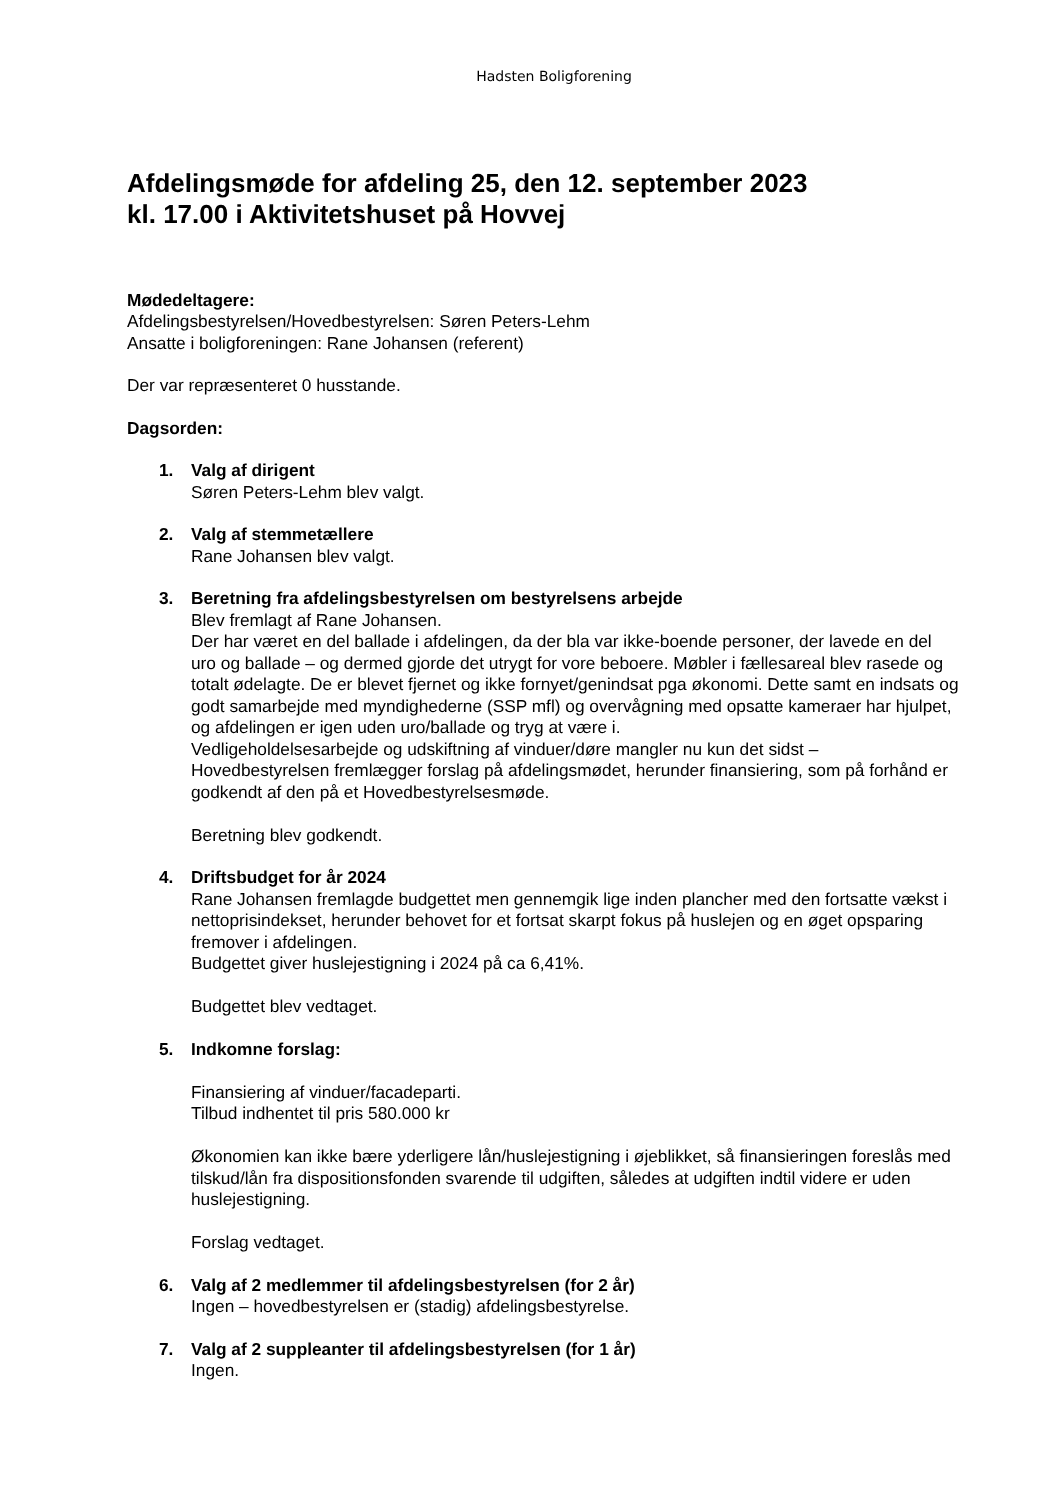Hadsten Boligforening
Afdelingsmøde for afdeling 25, den 12. september 2023
kl. 17.00 i Aktivitetshuset på Hovvej
Mødedeltagere:
Afdelingsbestyrelsen/Hovedbestyrelsen: Søren Peters-Lehm
Ansatte i boligforeningen: Rane Johansen (referent)
Der var repræsenteret 0 husstande.
Dagsorden:
1. Valg af dirigent
Søren Peters-Lehm blev valgt.
2. Valg af stemmetællere
Rane Johansen blev valgt.
3. Beretning fra afdelingsbestyrelsen om bestyrelsens arbejde
Blev fremlagt af Rane Johansen.
Der har været en del ballade i afdelingen, da der bla var ikke-boende personer, der lavede en del uro og ballade – og dermed gjorde det utrygt for vore beboere. Møbler i fællesareal blev rasede og totalt ødelagte. De er blevet fjernet og ikke fornyet/genindsat pga økonomi. Dette samt en indsats og godt samarbejde med myndighederne (SSP mfl) og overvågning med opsatte kameraer har hjulpet, og afdelingen er igen uden uro/ballade og tryg at være i.
Vedligeholdelsesarbejde og udskiftning af vinduer/døre mangler nu kun det sidst – Hovedbestyrelsen fremlægger forslag på afdelingsmødet, herunder finansiering, som på forhånd er godkendt af den på et Hovedbestyrelsesmøde.
Beretning blev godkendt.
4. Driftsbudget for år 2024
Rane Johansen fremlagde budgettet men gennemgik lige inden plancher med den fortsatte vækst i nettoprisindekset, herunder behovet for et fortsat skarpt fokus på huslejen og en øget opsparing fremover i afdelingen.
Budgettet giver huslejestigning i 2024 på ca 6,41%.
Budgettet blev vedtaget.
5. Indkomne forslag:
Finansiering af vinduer/facadeparti.
Tilbud indhentet til pris 580.000 kr
Økonomien kan ikke bære yderligere lån/huslejestigning i øjeblikket, så finansieringen foreslås med tilskud/lån fra dispositionsfonden svarende til udgiften, således at udgiften indtil videre er uden huslejestigning.
Forslag vedtaget.
6. Valg af 2 medlemmer til afdelingsbestyrelsen (for 2 år)
Ingen – hovedbestyrelsen er (stadig) afdelingsbestyrelse.
7. Valg af 2 suppleanter til afdelingsbestyrelsen (for 1 år)
Ingen.